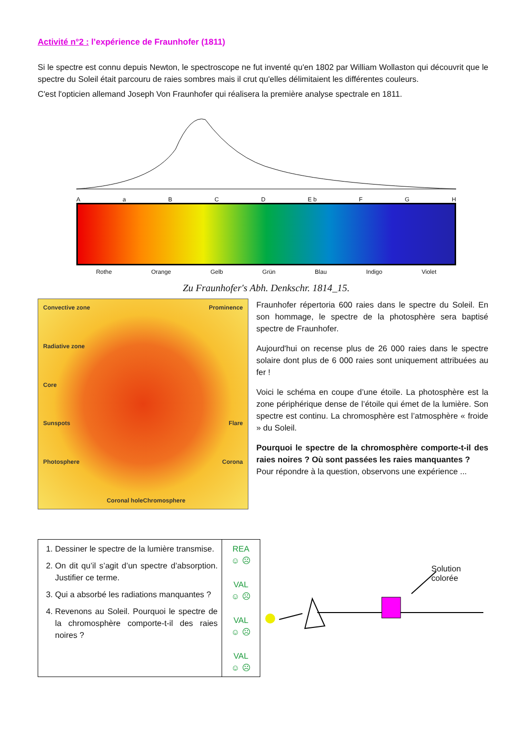Activité n°2 : l’expérience de Fraunhofer (1811)
Si le spectre est connu depuis Newton, le spectroscope ne fut inventé qu'en 1802 par William Wollaston qui découvrit que le spectre du Soleil était parcouru de raies sombres mais il crut qu'elles délimitaient les différentes couleurs.
C'est l'opticien allemand Joseph Von Fraunhofer qui réalisera la première analyse spectrale en 1811.
AaBCD E b F G H
Rothe Orange Gelb Grün Blau Indigo Violet
Zu Fraunhofer's Abh. Denkschr. 1814_15.
Convective zone Prominence Radiative zone Core Sunspots Flare Photosphere Corona Coronal hole Chromosphere
Fraunhofer répertoria 600 raies dans le spectre du Soleil. En son hommage, le spectre de la photosphère sera baptisé spectre de Fraunhofer.
Aujourd'hui on recense plus de 26 000 raies dans le spectre solaire dont plus de 6 000 raies sont uniquement attribuées au fer !
Voici le schéma en coupe d’une étoile. La photosphère est la zone périphérique dense de l’étoile qui émet de la lumière. Son spectre est continu. La chromosphère est l’atmosphère « froide » du Soleil.
Pourquoi le spectre de la chromosphère comporte-t-il des raies noires ? Où sont passées les raies manquantes ?
Pour répondre à la question, observons une expérience ...
| 1. Dessiner le spectre de la lumière transmise. 2. On dit qu’il s’agit d’un spectre d’absorption. Justifier ce terme. 3. Qui a absorbé les radiations manquantes ? 4. Revenons au Soleil. Pourquoi le spectre de la chromosphère comporte-t-il des raies noires ? | REA ☺ ☹ VAL ☺ ☹ VAL ☺ ☹ VAL ☺ ☹ |
Solution colorée